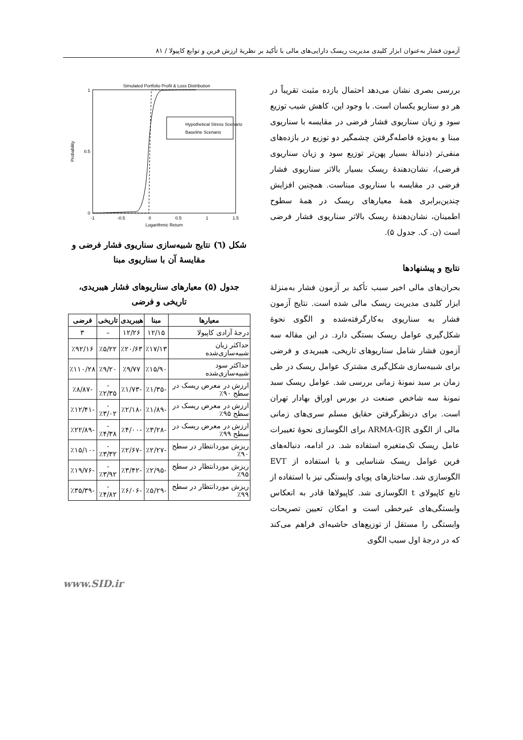آزمون فشار به‌عنوان ابزار کلیدی مدیریت ریسک دارایی‌های مالی با تأکید بر نظریهٔ ارزش فرین و توابع کاپیولا / ۸۱
بررسی بصری نشان می‌دهد احتمال بازده مثبت تقریباً در هر دو سناریو یکسان است. با وجود این، کاهش شیب توزیع سود و زیان سناریوی فشار فرضی در مقایسه با سناریوی مبنا و به‌ویژه فاصله‌گرفتن چشمگیر دو توزیع در بازده‌های منفی‌تر (دنبالهٔ بسیار پهن‌تر توزیع سود و زیان سناریوی فرضی)، نشان‌دهندهٔ ریسک بسیار بالاتر سناریوی فشار فرضی در مقایسه با سناریوی مبناست. همچنین افزایش چندین‌برابری همهٔ معیارهای ریسک در همهٔ سطوح اطمینان، نشان‌دهندهٔ ریسک بالاتر سناریوی فشار فرضی است (ن. ک. جدول ۵).
نتایج و پیشنهادها
بحران‌های مالی اخیر سبب تأکید بر آزمون فشار به‌منزلهٔ ابزار کلیدی مدیریت ریسک مالی شده است. نتایج آزمون فشار به سناریوی به‌کارگرفته‌شده و الگوی نحوهٔ شکل‌گیری عوامل ریسک بستگی دارد. در این مقاله سه آزمون فشار شامل سناریوهای تاریخی، هیبریدی و فرضی برای شبیه‌سازی شکل‌گیری مشترک عوامل ریسک در طی زمان بر سبد نمونهٔ زمانی بررسی شد. عوامل ریسک سبد نمونهٔ سه شاخص صنعت در بورس اوراق بهادار تهران است. برای درنظرگرفتن حقایق مسلم سری‌های زمانی مالی از الگوی ARMA-GJR برای الگوسازی نحوهٔ تغییرات عامل ریسک تک‌متغیره استفاده شد. در ادامه، دنباله‌های فرین عوامل ریسک شناسایی و با استفاده از EVT الگوسازی شد. ساختارهای پویای وابستگی نیز با استفاده از تابع کاپیولای t الگوسازی شد. کاپیولاها قادر به انعکاس وابستگی‌های غیرخطی است و امکان تعیین تصریحات وابستگی را مستقل از توزیع‌های حاشیه‌ای فراهم می‌کند که در درجهٔ اول سبب الگوی
Simulated Portfolio Profit & Loss Distribution
0
0.5
1
-1
-0.5
0
0.5
1
1.5
Logarithmic Return
Probability
Hypothetical Stress Scenario
Baseline Scenario
شکل (٦) نتایج شبیه‌سازی سناریوی فشار فرضی و مقایسهٔ آن با سناریوی مبنا
جدول (۵) معیارهای سناریوهای فشار هیبریدی، تاریخی و فرضی
| معیارها | مبنا | هیبریدی | تاریخی | فرضی |
| --- | --- | --- | --- | --- |
| درجهٔ آزادی کاپیولا | ۱۲/۱۵ | ۱۲/۲۶ | – | ۳ |
| حداکثر زیان شبیه‌سازی‌شده | ٪۱۷/۱۳ | ٪۲۰/۶۳ | ٪۵/۲۲ | ٪۹۲/۱۶ |
| حداکثر سود شبیه‌سازی‌شده | ٪۱۵/۹۰ | ٪۹/۷۷ | ٪۹/۲۰ | ٪۱۱۰/۲۸ |
| ارزش در معرض ریسک در سطح ۹۰٪ | -٪۱/۳۵ | -٪۱/۷۳ | -٪۲/۳۵ | -٪۸/۸۷ |
| ارزش در معرض ریسک در سطح ۹۵٪ | -٪۱/۸۹ | -٪۲/۱۸ | -٪۳/۰۲ | -٪۱۲/۴۱ |
| ارزش در معرض ریسک در سطح ۹۹٪ | -٪۳/۲۸ | -٪۴/۰۰ | -٪۴/۳۸ | -٪۲۲/۸۹ |
| ریزش موردانتظار در سطح ۹۰٪ | -٪۲/۲۷ | -٪۲/۶۷ | -٪۳/۳۲ | -٪۱۵/۱۰ |
| ریزش موردانتظار در سطح ۹۵٪ | -٪۲/۹۵ | -٪۳/۴۲ | -٪۳/۹۲ | -٪۱۹/۷۶ |
| ریزش موردانتظار در سطح ۹۹٪ | -٪۵/۲۹ | -٪۶/۰۶ | -٪۴/۸۲ | -٪۳۵/۳۹ |
www.SID.ir